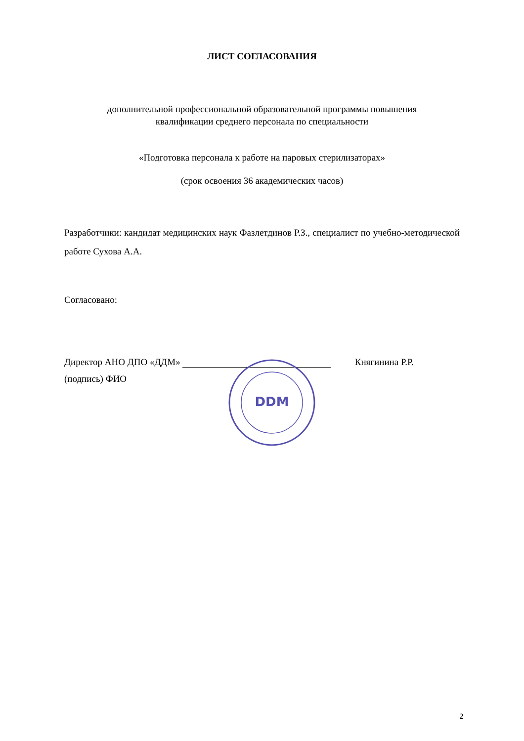ЛИСТ СОГЛАСОВАНИЯ
дополнительной профессиональной образовательной программы повышения
квалификации среднего персонала по специальности
«Подготовка персонала к работе на паровых стерилизаторах»
(срок освоения 36 академических часов)
Разработчики: кандидат медицинских наук Фазлетдинов Р.З., специалист по учебно-методической работе Сухова А.А.
Согласовано:
Директор АНО ДПО «ДДМ» Княгинина Р.Р.
(подпись) ФИО
DDM
2